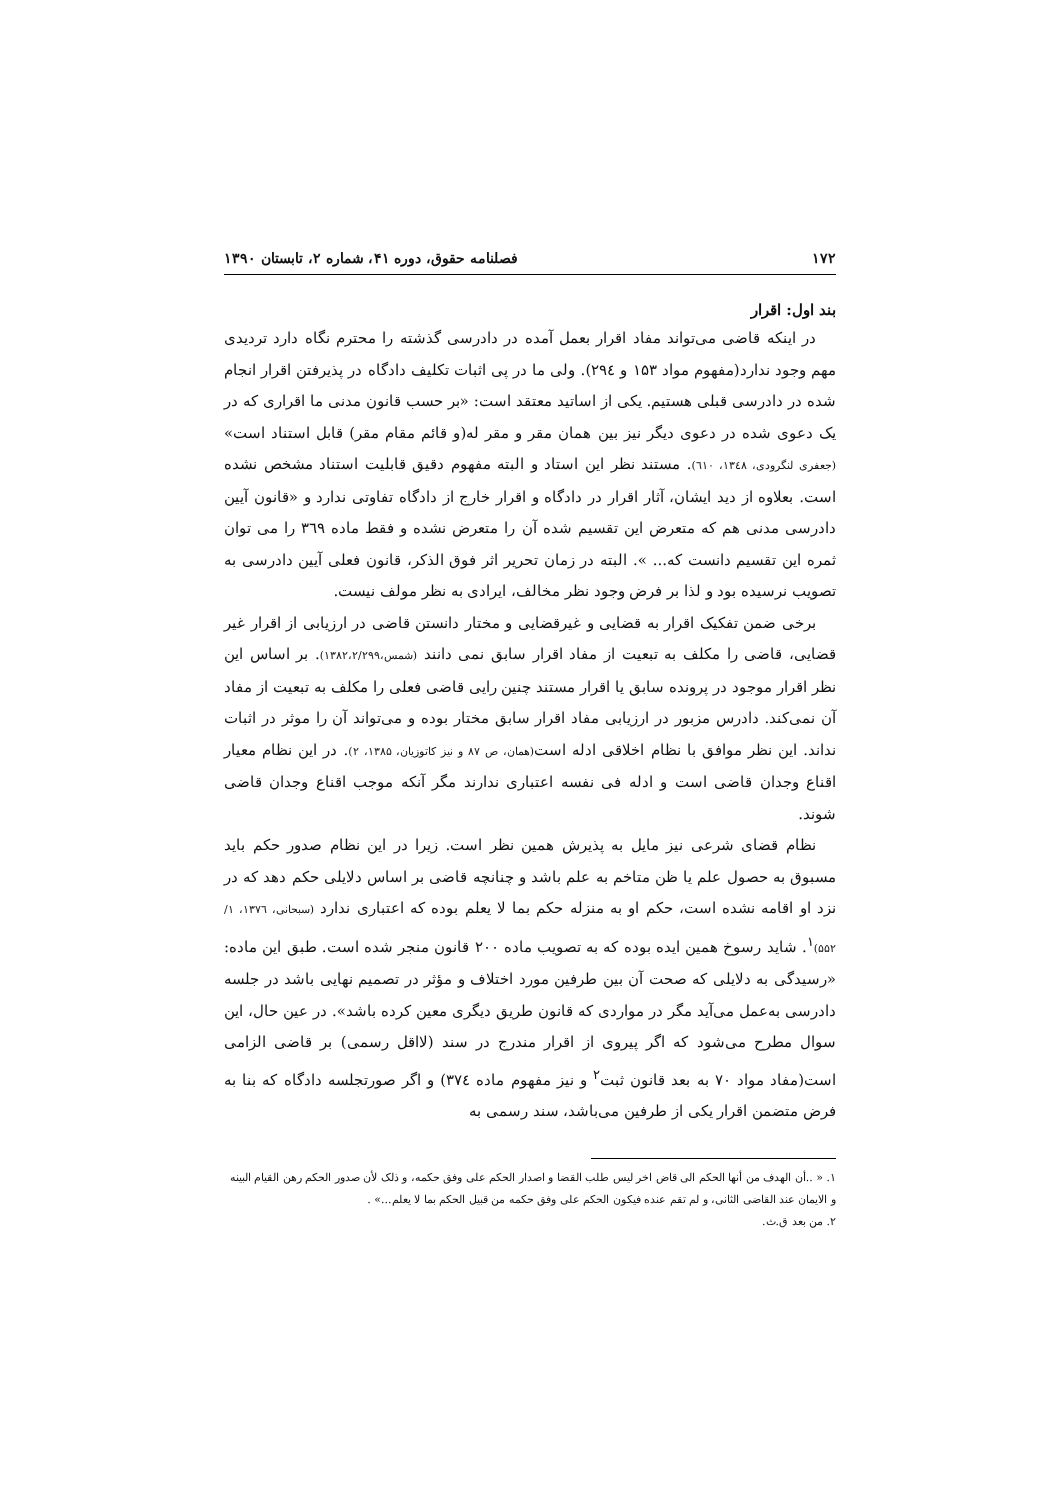۱۷۲ فصلنامه حقوق، دوره ۴۱، شماره ۲، تابستان ۱۳۹۰
بند اول: اقرار
در اینکه قاضی می‌تواند مفاد اقرار بعمل آمده در دادرسی گذشته را محترم نگاه دارد تردیدی مهم وجود ندارد(مفهوم مواد ۱۵۳ و ۲۹٤). ولی ما در پی اثبات تکلیف دادگاه در پذیرفتن اقرار انجام شده در دادرسی قبلی هستیم. یکی از اساتید معتقد است: «بر حسب قانون مدنی ما اقراری که در یک دعوی شده در دعوی دیگر نیز بین همان مقر و مقر له(و قائم مقام مقر) قابل استناد است» (جعفری لنگرودی، ۱۳٤۸، ٦۱۰). مستند نظر این استاد و البته مفهوم دقیق قابلیت استناد مشخص نشده است. بعلاوه از دید ایشان، آثار اقرار در دادگاه و اقرار خارج از دادگاه تفاوتی ندارد و «قانون آیین دادرسی مدنی هم که متعرض این تقسیم شده آن را متعرض نشده و فقط ماده ۳٦۹ را می توان ثمره این تقسیم دانست که... ». البته در زمان تحریر اثر فوق الذکر، قانون فعلی آیین دادرسی به تصویب نرسیده بود و لذا بر فرض وجود نظر مخالف، ایرادی به نظر مولف نیست.
برخی ضمن تفکیک اقرار به قضایی و غیرقضایی و مختار دانستن قاضی در ارزیابی از اقرار غیر قضایی، قاضی را مکلف به تبعیت از مفاد اقرار سابق نمی دانند (شمس،۱۳۸۲،۲/۲۹۹). بر اساس این نظر اقرار موجود در پرونده سابق یا اقرار مستند چنین رایی قاضی فعلی را مکلف به تبعیت از مفاد آن نمی‌کند. دادرس مزبور در ارزیابی مفاد اقرار سابق مختار بوده و می‌تواند آن را موثر در اثبات نداند. این نظر موافق با نظام اخلاقی ادله است(همان، ص ۸۷ و نیز کاتوزیان، ۱۳۸۵، ۲). در این نظام معیار اقناع وجدان قاضی است و ادله فی نفسه اعتباری ندارند مگر آنکه موجب اقناع وجدان قاضی شوند.
نظام قضای شرعی نیز مایل به پذیرش همین نظر است. زیرا در این نظام صدور حکم باید مسبوق به حصول علم یا ظن متاخم به علم باشد و چنانچه قاضی بر اساس دلایلی حکم دهد که در نزد او اقامه نشده است، حکم او به منزله حکم بما لا یعلم بوده که اعتباری ندارد (سبحانی، ۱۳۷٦، ۱/ ۵۵۲)<sup>۱</sup>. شاید رسوخ همین ایده بوده که به تصویب ماده ۲۰۰ قانون منجر شده است. طبق این ماده: «رسیدگی به دلایلی که صحت آن بین طرفین مورد اختلاف و مؤثر در تصمیم نهایی باشد در جلسه دادرسی به‌عمل می‌آید مگر در مواردی که قانون طریق دیگری معین کرده باشد». در عین حال، این سوال مطرح می‌شود که اگر پیروی از اقرار مندرج در سند (لااقل رسمی) بر قاضی الزامی است(مفاد مواد ۷۰ به بعد قانون ثبت<sup>۲</sup> و نیز مفهوم ماده ۳۷٤) و اگر صورتجلسه دادگاه که بنا به فرض متضمن اقرار یکی از طرفین می‌باشد، سند رسمی به
۱. « ..أن الهدف من أنها الحکم الی قاض اخر لیس طلب القضا و اصدار الحکم علی وفق حکمه، و ذلک لأن صدور الحکم رهن القیام البینه و الایمان عند القاضی الثانی، و لم تقم عنده فیکون الحکم علی وفق حکمه من قبیل الحکم بما لا یعلم...» .
۲. من بعد ق.ث.